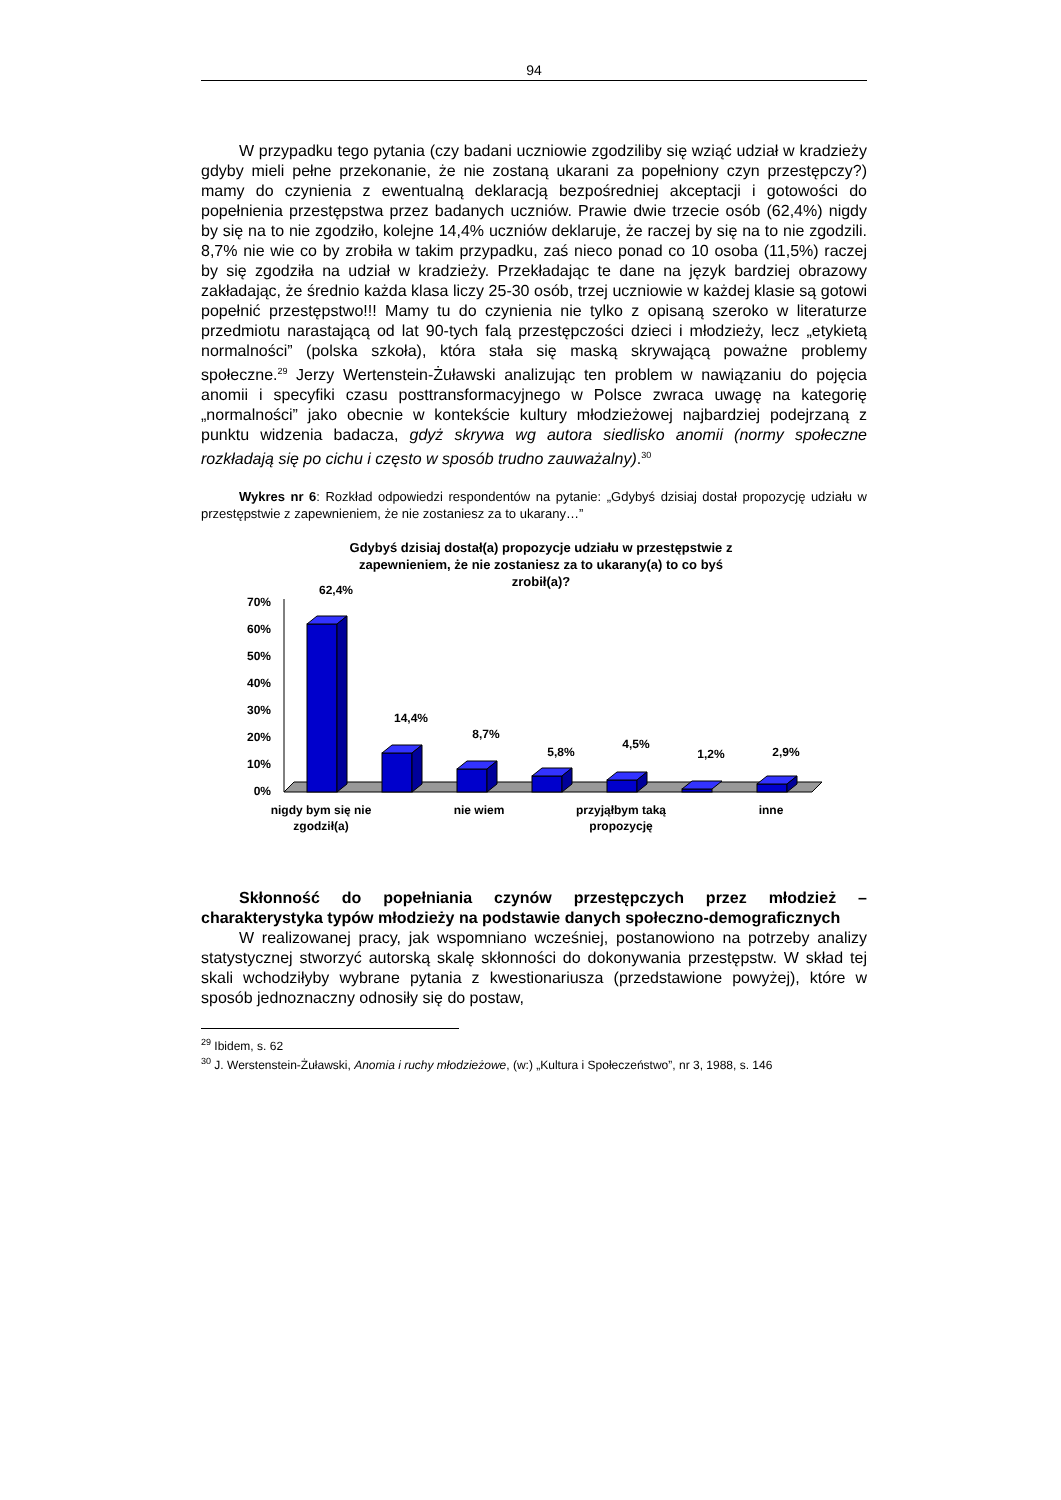94
W przypadku tego pytania (czy badani uczniowie zgodziliby się wziąć udział w kradzieży gdyby mieli pełne przekonanie, że nie zostaną ukarani za popełniony czyn przestępczy?) mamy do czynienia z ewentualną deklaracją bezpośredniej akceptacji i gotowości do popełnienia przestępstwa przez badanych uczniów. Prawie dwie trzecie osób (62,4%) nigdy by się na to nie zgodziło, kolejne 14,4% uczniów deklaruje, że raczej by się na to nie zgodzili. 8,7% nie wie co by zrobiła w takim przypadku, zaś nieco ponad co 10 osoba (11,5%) raczej by się zgodziła na udział w kradzieży. Przekładając te dane na język bardziej obrazowy zakładając, że średnio każda klasa liczy 25-30 osób, trzej uczniowie w każdej klasie są gotowi popełnić przestępstwo!!! Mamy tu do czynienia nie tylko z opisaną szeroko w literaturze przedmiotu narastającą od lat 90-tych falą przestępczości dzieci i młodzieży, lecz „etykietą normalności” (polska szkoła), która stała się maską skrywającą poważne problemy społeczne.<sup>29</sup> Jerzy Wertenstein-Żuławski analizując ten problem w nawiązaniu do pojęcia anomii i specyfiki czasu posttransformacyjnego w Polsce zwraca uwagę na kategorię „normalności” jako obecnie w kontekście kultury młodzieżowej najbardziej podejrzaną z punktu widzenia badacza, gdyż skrywa wg autora siedlisko anomii (normy społeczne rozkładają się po cichu i często w sposób trudno zauważalny).<sup>30</sup>
Wykres nr 6: Rozkład odpowiedzi respondentów na pytanie: „Gdybyś dzisiaj dostał propozycję udziału w przestępstwie z zapewnieniem, że nie zostaniesz za to ukarany…”
Gdybyś dzisiaj dostał(a) propozycje udziału w przestępstwie z
zapewnieniem, że nie zostaniesz za to ukarany(a) to co byś
zrobił(a)?
70%
60%
50%
40%
30%
20%
10%
0%
62,4%
14,4%
8,7%
5,8%
4,5%
1,2%
2,9%
nigdy bym się nie
zgodził(a)
nie wiem
przyjąłbym taką
propozycję
inne
Skłonność do popełniania czynów przestępczych przez młodzież – charakterystyka typów młodzieży na podstawie danych społeczno-demograficznych
W realizowanej pracy, jak wspomniano wcześniej, postanowiono na potrzeby analizy statystycznej stworzyć autorską skalę skłonności do dokonywania przestępstw. W skład tej skali wchodziłyby wybrane pytania z kwestionariusza (przedstawione powyżej), które w sposób jednoznaczny odnosiły się do postaw,
<sup>29</sup> Ibidem, s. 62
<sup>30</sup> J. Werstenstein-Żuławski, Anomia i ruchy młodzieżowe, (w:) „Kultura i Społeczeństwo”, nr 3, 1988, s. 146